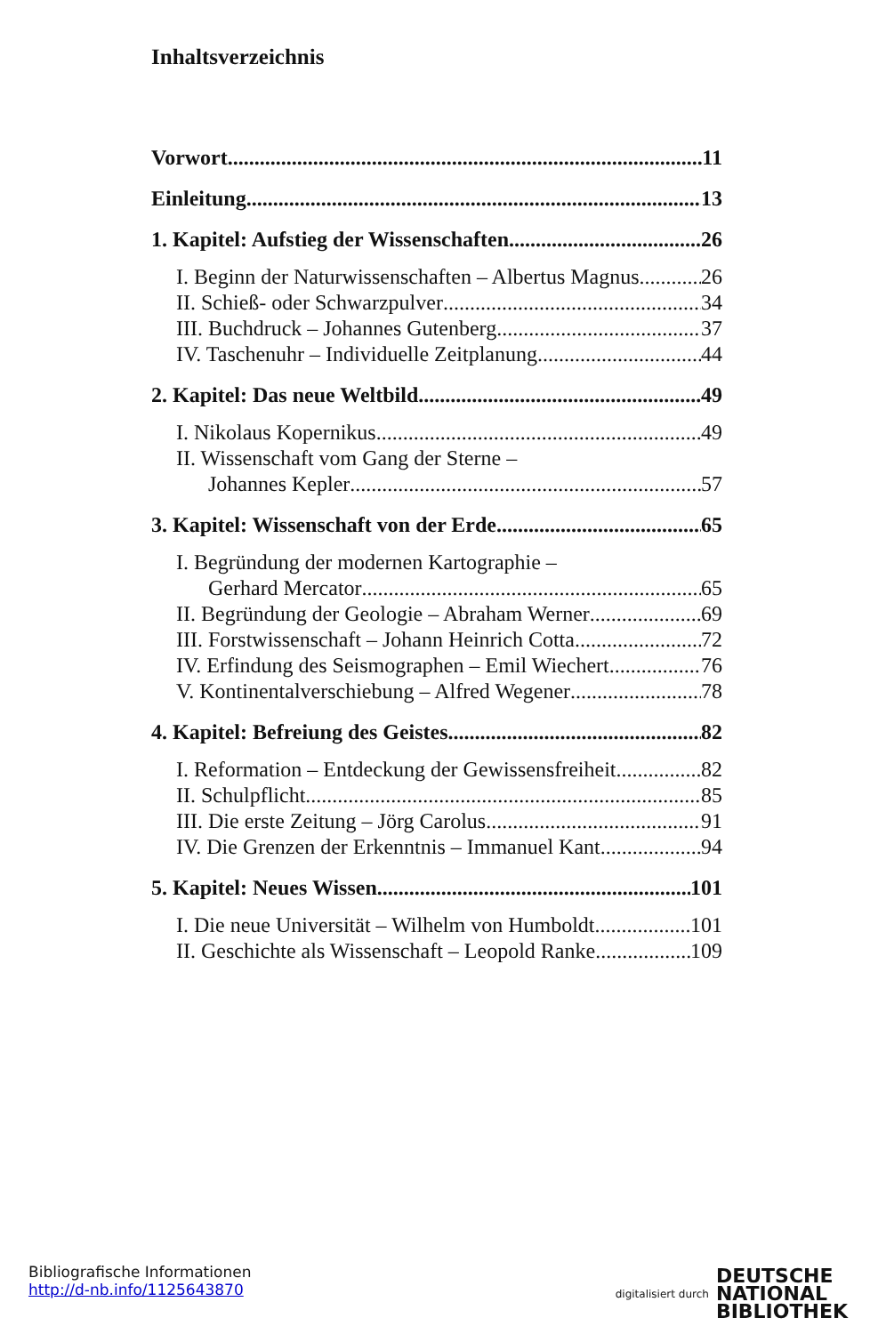Inhaltsverzeichnis
Vorwort 11
Einleitung 13
1. Kapitel: Aufstieg der Wissenschaften 26
I. Beginn der Naturwissenschaften – Albertus Magnus 26
II. Schieß- oder Schwarzpulver 34
III. Buchdruck – Johannes Gutenberg 37
IV. Taschenuhr – Individuelle Zeitplanung 44
2. Kapitel: Das neue Weltbild 49
I. Nikolaus Kopernikus 49
II. Wissenschaft vom Gang der Sterne –
Johannes Kepler 57
3. Kapitel: Wissenschaft von der Erde 65
I. Begründung der modernen Kartographie –
Gerhard Mercator 65
II. Begründung der Geologie – Abraham Werner 69
III. Forstwissenschaft – Johann Heinrich Cotta 72
IV. Erfindung des Seismographen – Emil Wiechert 76
V. Kontinentalverschiebung – Alfred Wegener 78
4. Kapitel: Befreiung des Geistes 82
I. Reformation – Entdeckung der Gewissensfreiheit 82
II. Schulpflicht 85
III. Die erste Zeitung – Jörg Carolus 91
IV. Die Grenzen der Erkenntnis – Immanuel Kant 94
5. Kapitel: Neues Wissen 101
I. Die neue Universität – Wilhelm von Humboldt 101
II. Geschichte als Wissenschaft – Leopold Ranke 109
Bibliografische Informationen
http://d-nb.info/1125643870
digitalisiert durch DEUTSCHE
NATIONAL
BIBLIOTHEK